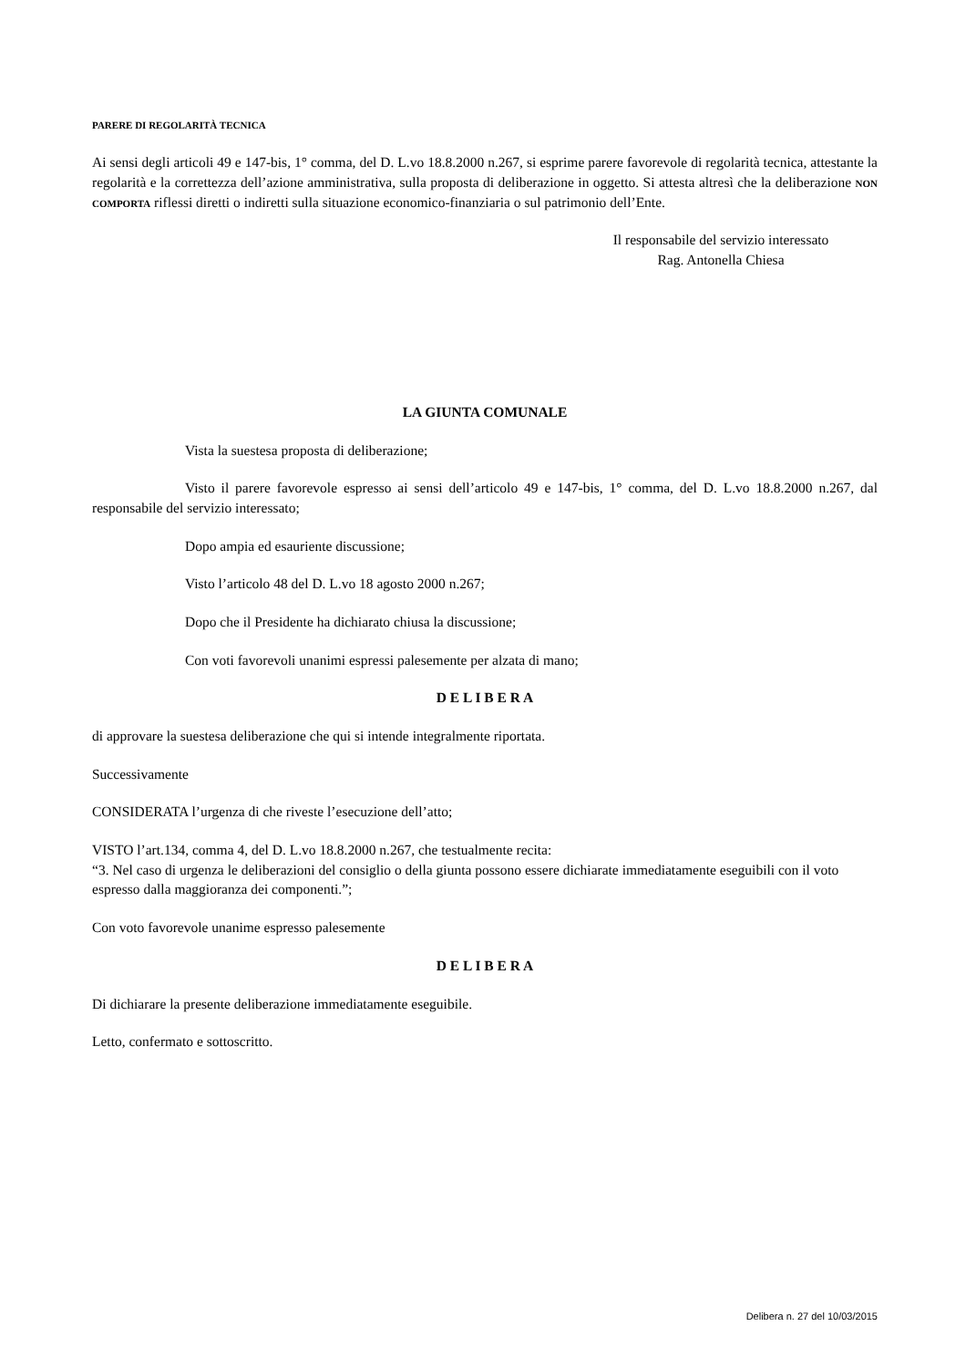PARERE DI REGOLARITÀ TECNICA
Ai sensi degli articoli 49 e 147-bis, 1° comma, del D. L.vo 18.8.2000 n.267, si esprime parere favorevole di regolarità tecnica, attestante la regolarità e la correttezza dell’azione amministrativa, sulla proposta di deliberazione in oggetto. Si attesta altresì che la deliberazione NON COMPORTA riflessi diretti o indiretti sulla situazione economico-finanziaria o sul patrimonio dell’Ente.
Il responsabile del servizio interessato
Rag. Antonella Chiesa
LA GIUNTA COMUNALE
Vista la suestesa proposta di deliberazione;
Visto il parere favorevole espresso ai sensi dell’articolo 49 e 147-bis, 1° comma, del D. L.vo 18.8.2000 n.267, dal responsabile del servizio interessato;
Dopo ampia ed esauriente discussione;
Visto l’articolo 48 del D. L.vo 18 agosto 2000 n.267;
Dopo che il Presidente ha dichiarato chiusa la discussione;
Con voti favorevoli unanimi espressi palesemente per alzata di mano;
D E L I B E R A
di approvare la suestesa deliberazione che qui si intende integralmente riportata.
Successivamente
CONSIDERATA l’urgenza di che riveste l’esecuzione dell’atto;
VISTO l’art.134, comma 4, del D. L.vo 18.8.2000 n.267, che testualmente recita:
“3. Nel caso di urgenza le deliberazioni del consiglio o della giunta possono essere dichiarate immediatamente eseguibili con il voto espresso dalla maggioranza dei componenti.”;
Con voto favorevole unanime espresso palesemente
D E L I B E R A
Di dichiarare la presente deliberazione immediatamente eseguibile.
Letto, confermato e sottoscritto.
Delibera n. 27 del 10/03/2015